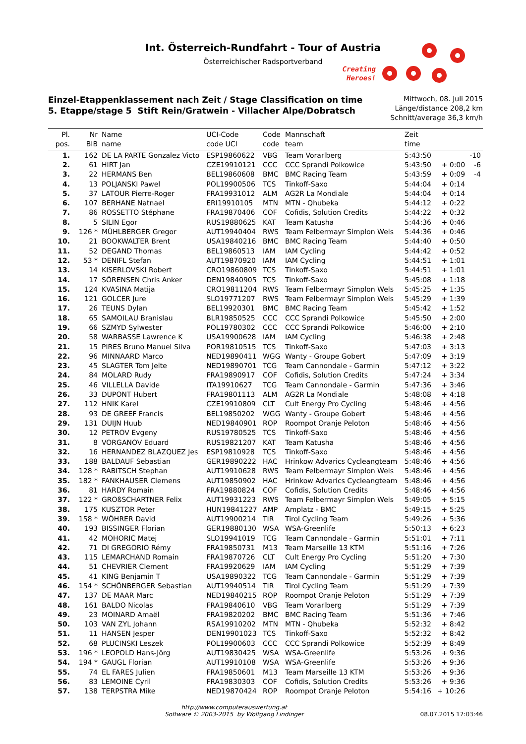Int. Österreich-Rundfahrt - Tour of Austria
Österreichischer Radsportverband
Creating
Heroes!
Einzel-Etappenklassement nach Zeit / Stage Classification on time
5. Etappe/stage 5 Stift Rein/Gratwein - Villacher Alpe/Dobratsch
Mittwoch, 08. Juli 2015
Länge/distance 208,2 km
Schnitt/average 36,3 km/h
| Pl. pos. | Nr BIB | Name name | UCI-Code code UCI | Code code | Mannschaft team | Zeit time | | |
| --- | --- | --- | --- | --- | --- | --- | --- | --- |
| 1. | 162 | DE LA PARTE Gonzalez Victo | ESP19860622 | VBG | Team Vorarlberg | 5:43:50 | | -10 |
| 2. | 61 | HIRT Jan | CZE19910121 | CCC | CCC Sprandi Polkowice | 5:43:50 | + 0:00 | -6 |
| 3. | 22 | HERMANS Ben | BEL19860608 | BMC | BMC Racing Team | 5:43:59 | + 0:09 | -4 |
| 4. | 13 | POLJANSKI Pawel | POL19900506 | TCS | Tinkoff-Saxo | 5:44:04 | + 0:14 | |
| 5. | 37 | LATOUR Pierre-Roger | FRA19931012 | ALM | AG2R La Mondiale | 5:44:04 | + 0:14 | |
| 6. | 107 | BERHANE Natnael | ERI19910105 | MTN | MTN - Qhubeka | 5:44:12 | + 0:22 | |
| 7. | 86 | ROSSETTO Stéphane | FRA19870406 | COF | Cofidis, Solution Credits | 5:44:22 | + 0:32 | |
| 8. | 5 | SILIN Egor | RUS19880625 | KAT | Team Katusha | 5:44:36 | + 0:46 | |
| 9. | 126 * | MÜHLBERGER Gregor | AUT19940404 | RWS | Team Felbermayr Simplon Wels | 5:44:36 | + 0:46 | |
| 10. | 21 | BOOKWALTER Brent | USA19840216 | BMC | BMC Racing Team | 5:44:40 | + 0:50 | |
| 11. | 52 | DEGAND Thomas | BEL19860513 | IAM | IAM Cycling | 5:44:42 | + 0:52 | |
| 12. | 53 * | DENIFL Stefan | AUT19870920 | IAM | IAM Cycling | 5:44:51 | + 1:01 | |
| 13. | 14 | KISERLOVSKI Robert | CRO19860809 | TCS | Tinkoff-Saxo | 5:44:51 | + 1:01 | |
| 14. | 17 | SÖRENSEN Chris Anker | DEN19840905 | TCS | Tinkoff-Saxo | 5:45:08 | + 1:18 | |
| 15. | 124 | KVASINA Matija | CRO19811204 | RWS | Team Felbermayr Simplon Wels | 5:45:25 | + 1:35 | |
| 16. | 121 | GOLCER Jure | SLO19771207 | RWS | Team Felbermayr Simplon Wels | 5:45:29 | + 1:39 | |
| 17. | 26 | TEUNS Dylan | BEL19920301 | BMC | BMC Racing Team | 5:45:42 | + 1:52 | |
| 18. | 65 | SAMOILAU Branislau | BLR19850525 | CCC | CCC Sprandi Polkowice | 5:45:50 | + 2:00 | |
| 19. | 66 | SZMYD Sylwester | POL19780302 | CCC | CCC Sprandi Polkowice | 5:46:00 | + 2:10 | |
| 20. | 58 | WARBASSE Lawrence K | USA19900628 | IAM | IAM Cycling | 5:46:38 | + 2:48 | |
| 21. | 15 | PIRES Bruno Manuel Silva | POR19810515 | TCS | Tinkoff-Saxo | 5:47:03 | + 3:13 | |
| 22. | 96 | MINNAARD Marco | NED19890411 | WGG | Wanty - Groupe Gobert | 5:47:09 | + 3:19 | |
| 23. | 45 | SLAGTER Tom Jelte | NED19890701 | TCG | Team Cannondale - Garmin | 5:47:12 | + 3:22 | |
| 24. | 84 | MOLARD Rudy | FRA19890917 | COF | Cofidis, Solution Credits | 5:47:24 | + 3:34 | |
| 25. | 46 | VILLELLA Davide | ITA19910627 | TCG | Team Cannondale - Garmin | 5:47:36 | + 3:46 | |
| 26. | 33 | DUPONT Hubert | FRA19801113 | ALM | AG2R La Mondiale | 5:48:08 | + 4:18 | |
| 27. | 112 | HNIK Karel | CZE19910809 | CLT | Cult Energy Pro Cycling | 5:48:46 | + 4:56 | |
| 28. | 93 | DE GREEF Francis | BEL19850202 | WGG | Wanty - Groupe Gobert | 5:48:46 | + 4:56 | |
| 29. | 131 | DUIJN Huub | NED19840901 | ROP | Roompot Oranje Peloton | 5:48:46 | + 4:56 | |
| 30. | 12 | PETROV Evgeny | RUS19780525 | TCS | Tinkoff-Saxo | 5:48:46 | + 4:56 | |
| 31. | 8 | VORGANOV Eduard | RUS19821207 | KAT | Team Katusha | 5:48:46 | + 4:56 | |
| 32. | 16 | HERNANDEZ BLAZQUEZ Jes | ESP19810928 | TCS | Tinkoff-Saxo | 5:48:46 | + 4:56 | |
| 33. | 188 | BALDAUF Sebastian | GER19890222 | HAC | Hrinkow Advarics Cycleangteam | 5:48:46 | + 4:56 | |
| 34. | 128 * | RABITSCH Stephan | AUT19910628 | RWS | Team Felbermayr Simplon Wels | 5:48:46 | + 4:56 | |
| 35. | 182 * | FANKHAUSER Clemens | AUT19850902 | HAC | Hrinkow Advarics Cycleangteam | 5:48:46 | + 4:56 | |
| 36. | 81 | HARDY Romain | FRA19880824 | COF | Cofidis, Solution Credits | 5:48:46 | + 4:56 | |
| 37. | 122 * | GROßSCHARTNER Felix | AUT19931223 | RWS | Team Felbermayr Simplon Wels | 5:49:05 | + 5:15 | |
| 38. | 175 | KUSZTOR Peter | HUN19841227 | AMP | Amplatz - BMC | 5:49:15 | + 5:25 | |
| 39. | 158 * | WÖHRER David | AUT19900214 | TIR | Tirol Cycling Team | 5:49:26 | + 5:36 | |
| 40. | 193 | BISSINGER Florian | GER19880130 | WSA | WSA-Greenlife | 5:50:13 | + 6:23 | |
| 41. | 42 | MOHORIC Matej | SLO19941019 | TCG | Team Cannondale - Garmin | 5:51:01 | + 7:11 | |
| 42. | 71 | DI GREGORIO Rémy | FRA19850731 | M13 | Team Marseille 13 KTM | 5:51:16 | + 7:26 | |
| 43. | 115 | LEMARCHAND Romain | FRA19870726 | CLT | Cult Energy Pro Cycling | 5:51:20 | + 7:30 | |
| 44. | 51 | CHEVRIER Clement | FRA19920629 | IAM | IAM Cycling | 5:51:29 | + 7:39 | |
| 45. | 41 | KING Benjamin T | USA19890322 | TCG | Team Cannondale - Garmin | 5:51:29 | + 7:39 | |
| 46. | 154 * | SCHÖNBERGER Sebastian | AUT19940514 | TIR | Tirol Cycling Team | 5:51:29 | + 7:39 | |
| 47. | 137 | DE MAAR Marc | NED19840215 | ROP | Roompot Oranje Peloton | 5:51:29 | + 7:39 | |
| 48. | 161 | BALDO Nicolas | FRA19840610 | VBG | Team Vorarlberg | 5:51:29 | + 7:39 | |
| 49. | 23 | MOINARD Amaël | FRA19820202 | BMC | BMC Racing Team | 5:51:36 | + 7:46 | |
| 50. | 103 | VAN ZYL Johann | RSA19910202 | MTN | MTN - Qhubeka | 5:52:32 | + 8:42 | |
| 51. | 11 | HANSEN Jesper | DEN19901023 | TCS | Tinkoff-Saxo | 5:52:32 | + 8:42 | |
| 52. | 68 | PLUCINSKI Leszek | POL19900603 | CCC | CCC Sprandi Polkowice | 5:52:39 | + 8:49 | |
| 53. | 196 * | LEOPOLD Hans-Jörg | AUT19830425 | WSA | WSA-Greenlife | 5:53:26 | + 9:36 | |
| 54. | 194 * | GAUGL Florian | AUT19910108 | WSA | WSA-Greenlife | 5:53:26 | + 9:36 | |
| 55. | 74 | EL FARES Julien | FRA19850601 | M13 | Team Marseille 13 KTM | 5:53:26 | + 9:36 | |
| 56. | 83 | LEMOINE Cyril | FRA19830303 | COF | Cofidis, Solution Credits | 5:53:26 | + 9:36 | |
| 57. | 138 | TERPSTRA Mike | NED19870424 | ROP | Roompot Oranje Peloton | 5:54:16 | + 10:26 | |
http://www.computerauswertung.at
Software © 2003-2015 by Wolfgang Lindinger
08.07.2015 17:03:46